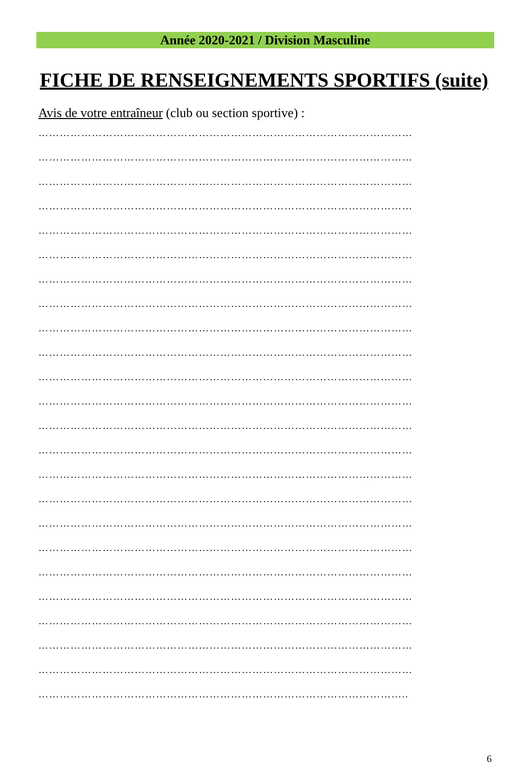Année 2020-2021 / Division Masculine
FICHE DE RENSEIGNEMENTS SPORTIFS (suite)
Avis de votre entraîneur (club ou section sportive) :
……………………………………………………………………………………………
……………………………………………………………………………………………
……………………………………………………………………………………………
……………………………………………………………………………………………
……………………………………………………………………………………………
……………………………………………………………………………………………
……………………………………………………………………………………………
……………………………………………………………………………………………
……………………………………………………………………………………………
……………………………………………………………………………………………
……………………………………………………………………………………………
……………………………………………………………………………………………
……………………………………………………………………………………………
……………………………………………………………………………………………
……………………………………………………………………………………………
……………………………………………………………………………………………
……………………………………………………………………………………………
……………………………………………………………………………………………
……………………………………………………………………………………………
……………………………………………………………………………………………
……………………………………………………………………………………………
……………………………………………………………………………………………
……………………………………………………………………………………………
…………………………………………………………………………………………..
6